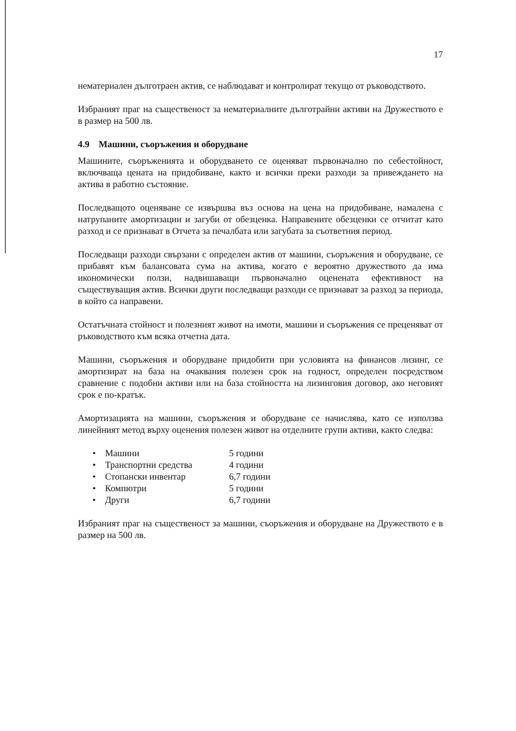17
нематериален дълготраен актив, се наблюдават и контролират текущо от ръководството.
Избраният праг на същественост за нематериалните дълготрайни активи на Дружеството е в размер на 500 лв.
4.9 Машини, съоръжения и оборудване
Машините, съоръженията и оборудването се оценяват първоначално по себестойност, включваща цената на придобиване, както и всички преки разходи за привеждането на актива в работно състояние.
Последващото оценяване се извършва въз основа на цена на придобиване, намалена с натрупаните амортизации и загуби от обезценка. Направените обезценки се отчитат като разход и се признават в Отчета за печалбата или загубата за съответния период.
Последващи разходи свързани с определен актив от машини, съоръжения и оборудване, се прибавят към балансовата сума на актива, когато е вероятно дружеството да има икономически ползи, надвишаващи първоначално оценената ефективност на съществуващия актив. Всички други последващи разходи се признават за разход за периода, в който са направени.
Остатъчната стойност и полезният живот на имоти, машини и съоръжения се преценяват от ръководството към всяка отчетна дата.
Машини, съоръжения и оборудване придобити при условията на финансов лизинг, се амортизират на база на очаквания полезен срок на годност, определен посредством сравнение с подобни активи или на база стойността на лизинговия договор, ако неговият срок е по-кратък.
Амортизацията на машини, съоръжения и оборудване се начислява, като се използва линейният метод върху оценения полезен живот на отделните групи активи, както следва:
• Машини 5 години
• Транспортни средства 4 години
• Стопански инвентар 6,7 години
• Компютри 5 години
• Други 6,7 години
Избраният праг на същественост за машини, съоръжения и оборудване на Дружеството е в размер на 500 лв.